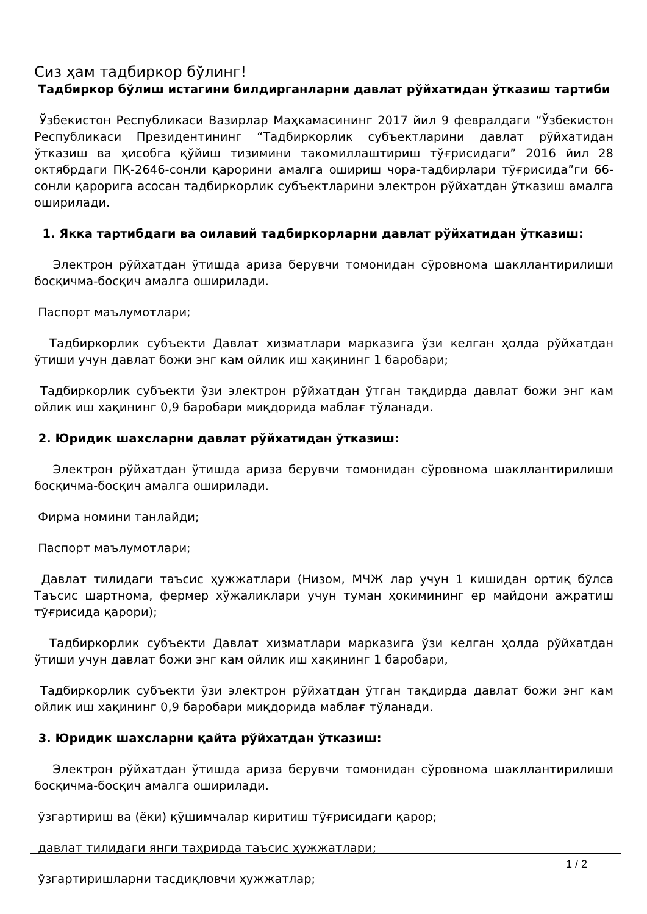Сиз ҳам тадбиркор бўлинг!
Тадбиркор бўлиш истагини билдирганларни давлат рўйхатидан ўтказиш тартиби
Ўзбекистон Республикаси Вазирлар Маҳкамасининг 2017 йил 9 февралдаги “Ўзбекистон Республикаси Президентининг “Тадбиркорлик субъектларини давлат рўйхатидан ўтказиш ва ҳисобга қўйиш тизимини такомиллаштириш тўғрисидаги” 2016 йил 28 октябрдаги ПҚ-2646-сонли қарорини амалга ошириш чора-тадбирлари тўғрисида”ги 66-сонли қарорига асосан тадбиркорлик субъектларини электрон рўйхатдан ўтказиш амалга оширилади.
1. Якка тартибдаги ва оилавий тадбиркорларни давлат рўйхатидан ўтказиш:
Электрон рўйхатдан ўтишда ариза берувчи томонидан сўровнома шакллантирилиши босқичма-босқич амалга оширилади.
Паспорт маълумотлари;
Тадбиркорлик субъекти Давлат хизматлари марказига ўзи келган ҳолда рўйхатдан ўтиши учун давлат божи энг кам ойлик иш хақининг 1 баробари;
Тадбиркорлик субъекти ўзи электрон рўйхатдан ўтган тақдирда давлат божи энг кам ойлик иш хақининг 0,9 баробари миқдорида маблағ тўланади.
2. Юридик шахсларни давлат рўйхатидан ўтказиш:
Электрон рўйхатдан ўтишда ариза берувчи томонидан сўровнома шакллантирилиши босқичма-босқич амалга оширилади.
Фирма номини танлайди;
Паспорт маълумотлари;
Давлат тилидаги таъсис ҳужжатлари (Низом, МЧЖ лар учун 1 кишидан ортиқ бўлса Таъсис шартнома, фермер хўжаликлари учун туман ҳокимининг ер майдони ажратиш тўғрисида қарори);
Тадбиркорлик субъекти Давлат хизматлари марказига ўзи келган ҳолда рўйхатдан ўтиши учун давлат божи энг кам ойлик иш хақининг 1 баробари,
Тадбиркорлик субъекти ўзи электрон рўйхатдан ўтган тақдирда давлат божи энг кам ойлик иш хақининг 0,9 баробари миқдорида маблағ тўланади.
3. Юридик шахсларни қайта рўйхатдан ўтказиш:
Электрон рўйхатдан ўтишда ариза берувчи томонидан сўровнома шакллантирилиши босқичма-босқич амалга оширилади.
ўзгартириш ва (ёки) қўшимчалар киритиш тўғрисидаги қарор;
давлат тилидаги янги таҳрирда таъсис ҳужжатлари;
ўзгартиришларни тасдиқловчи ҳужжатлар;
1 / 2